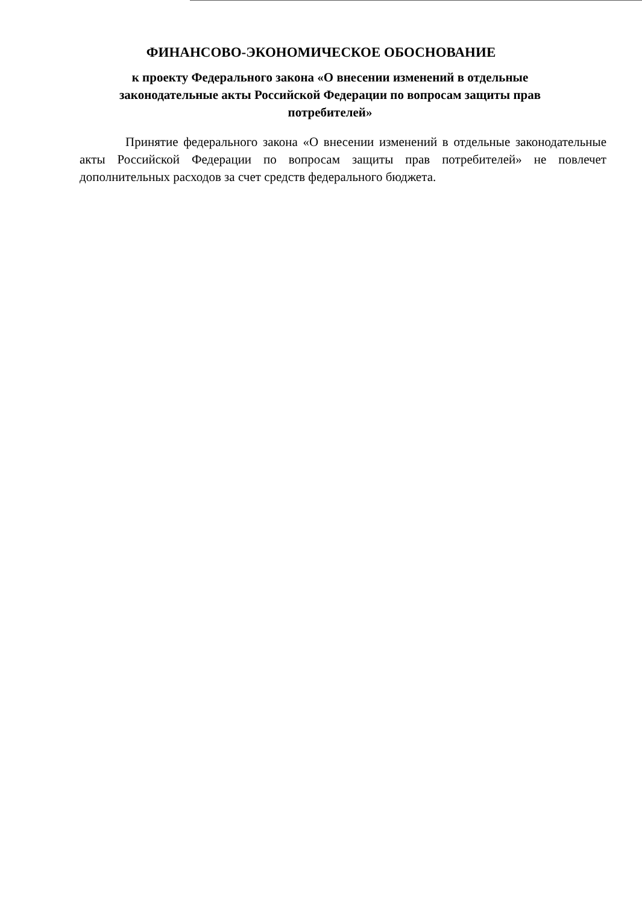ФИНАНСОВО-ЭКОНОМИЧЕСКОЕ ОБОСНОВАНИЕ
к проекту Федерального закона «О внесении изменений в отдельные законодательные акты Российской Федерации по вопросам защиты прав потребителей»
Принятие федерального закона «О внесении изменений в отдельные законодательные акты Российской Федерации по вопросам защиты прав потребителей» не повлечет дополнительных расходов за счет средств федерального бюджета.